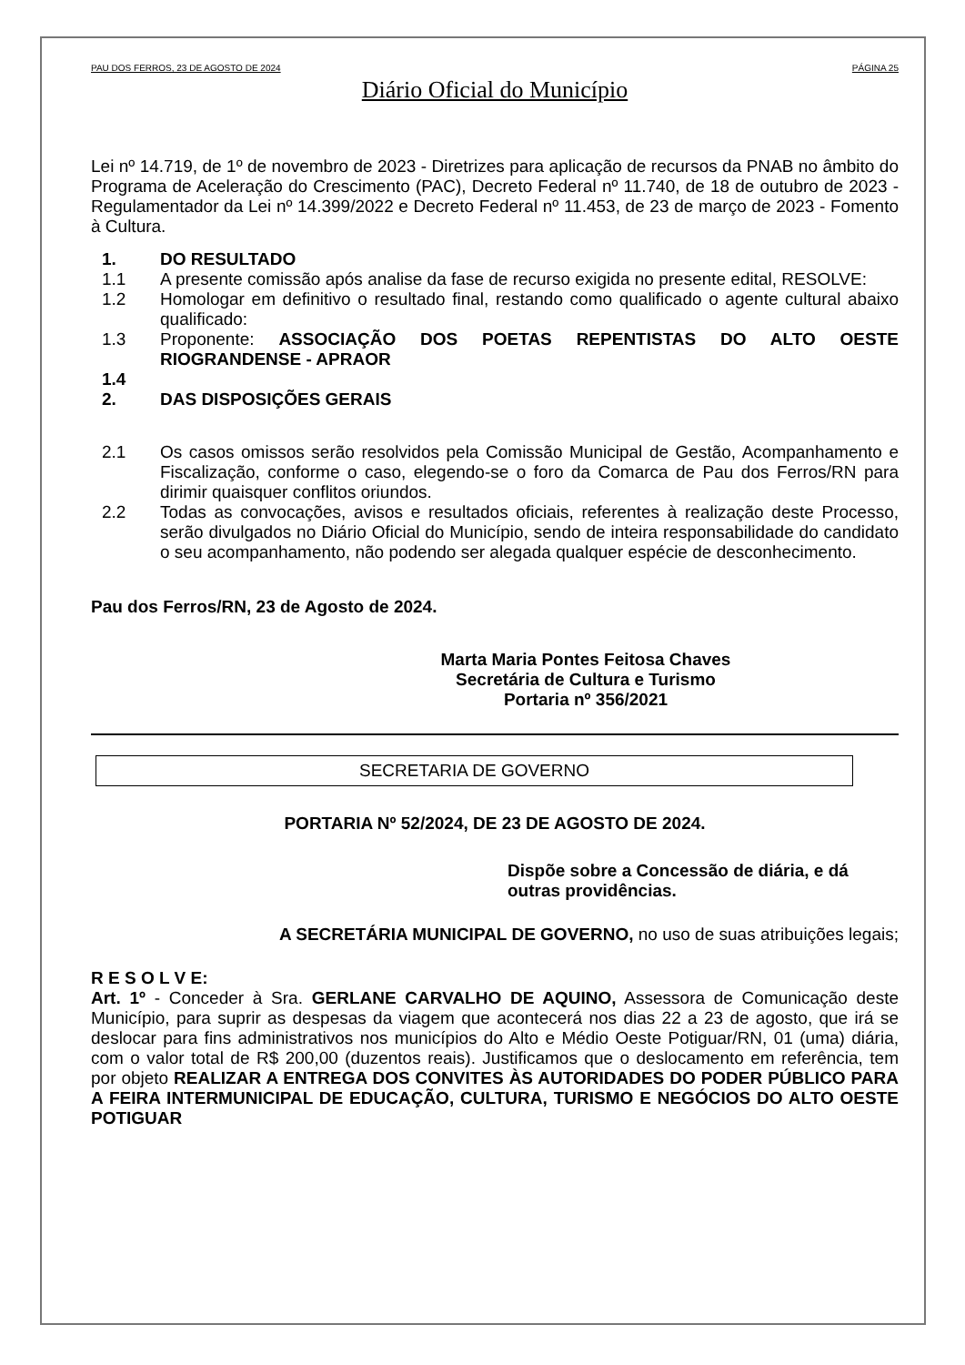PAU DOS FERROS, 23 DE AGOSTO DE 2024 PÁGINA 25
Diário Oficial do Município
Lei nº 14.719, de 1º de novembro de 2023 - Diretrizes para aplicação de recursos da PNAB no âmbito do Programa de Aceleração do Crescimento (PAC), Decreto Federal nº 11.740, de 18 de outubro de 2023 - Regulamentador da Lei nº 14.399/2022 e Decreto Federal nº 11.453, de 23 de março de 2023 - Fomento à Cultura.
1. DO RESULTADO
1.1 A presente comissão após analise da fase de recurso exigida no presente edital, RESOLVE:
1.2 Homologar em definitivo o resultado final, restando como qualificado o agente cultural abaixo qualificado:
1.3 Proponente: ASSOCIAÇÃO DOS POETAS REPENTISTAS DO ALTO OESTE RIOGRANDENSE - APRAOR
1.4
2. DAS DISPOSIÇÕES GERAIS
2.1 Os casos omissos serão resolvidos pela Comissão Municipal de Gestão, Acompanhamento e Fiscalização, conforme o caso, elegendo-se o foro da Comarca de Pau dos Ferros/RN para dirimir quaisquer conflitos oriundos.
2.2 Todas as convocações, avisos e resultados oficiais, referentes à realização deste Processo, serão divulgados no Diário Oficial do Município, sendo de inteira responsabilidade do candidato o seu acompanhamento, não podendo ser alegada qualquer espécie de desconhecimento.
Pau dos Ferros/RN, 23 de Agosto de 2024.
Marta Maria Pontes Feitosa Chaves
Secretária de Cultura e Turismo
Portaria nº 356/2021
SECRETARIA DE GOVERNO
PORTARIA Nº 52/2024, DE 23 DE AGOSTO DE 2024.
Dispõe sobre a Concessão de diária, e dá outras providências.
A SECRETÁRIA MUNICIPAL DE GOVERNO, no uso de suas atribuições legais;
R E S O L V E:
Art. 1º - Conceder à Sra. GERLANE CARVALHO DE AQUINO, Assessora de Comunicação deste Município, para suprir as despesas da viagem que acontecerá nos dias 22 a 23 de agosto, que irá se deslocar para fins administrativos nos municípios do Alto e Médio Oeste Potiguar/RN, 01 (uma) diária, com o valor total de R$ 200,00 (duzentos reais). Justificamos que o deslocamento em referência, tem por objeto REALIZAR A ENTREGA DOS CONVITES ÀS AUTORIDADES DO PODER PÚBLICO PARA A FEIRA INTERMUNICIPAL DE EDUCAÇÃO, CULTURA, TURISMO E NEGÓCIOS DO ALTO OESTE POTIGUAR